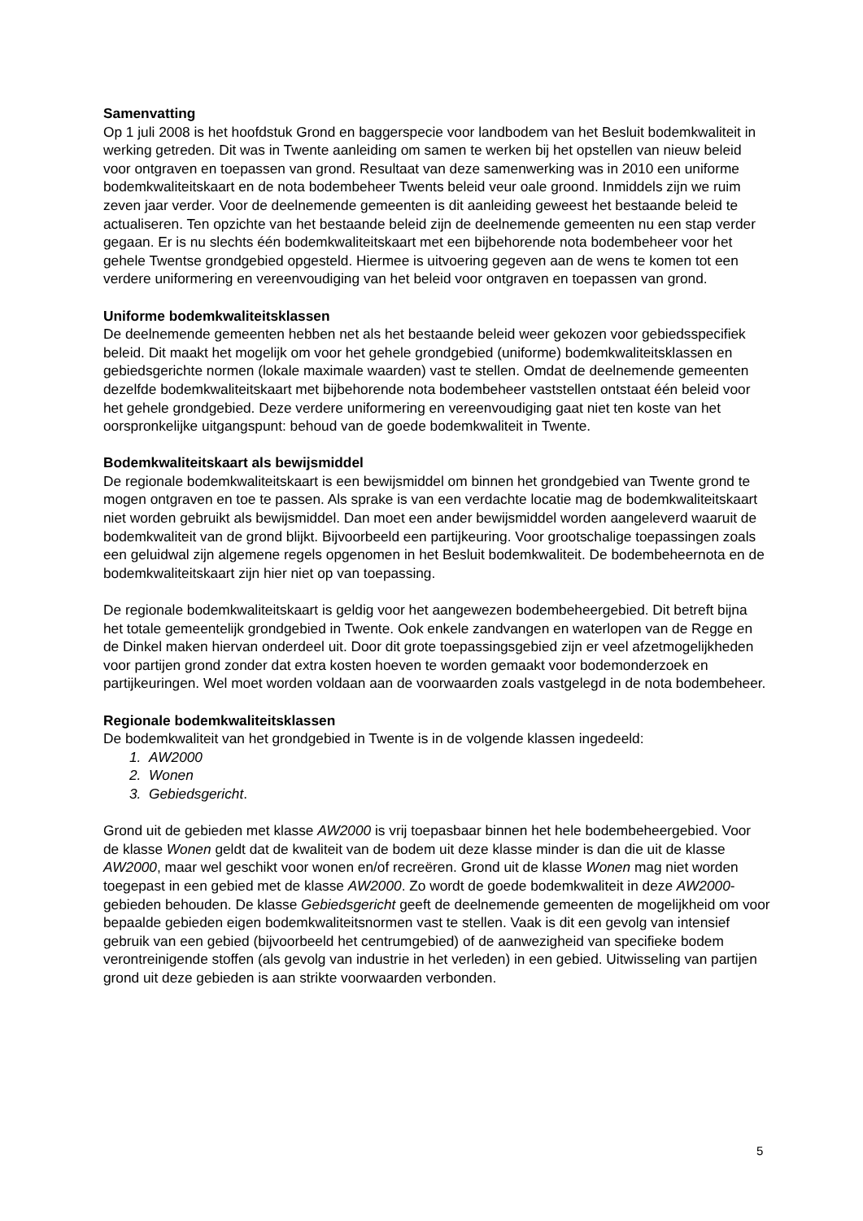Samenvatting
Op 1 juli 2008 is het hoofdstuk Grond en baggerspecie voor landbodem van het Besluit bodemkwaliteit in werking getreden. Dit was in Twente aanleiding om samen te werken bij het opstellen van nieuw beleid voor ontgraven en toepassen van grond. Resultaat van deze samenwerking was in 2010 een uniforme bodemkwaliteitskaart en de nota bodembeheer Twents beleid veur oale groond. Inmiddels zijn we ruim zeven jaar verder. Voor de deelnemende gemeenten is dit aanleiding geweest het bestaande beleid te actualiseren. Ten opzichte van het bestaande beleid zijn de deelnemende gemeenten nu een stap verder gegaan. Er is nu slechts één bodemkwaliteitskaart met een bijbehorende nota bodembeheer voor het gehele Twentse grondgebied opgesteld. Hiermee is uitvoering gegeven aan de wens te komen tot een verdere uniformering en vereenvoudiging van het beleid voor ontgraven en toepassen van grond.
Uniforme bodemkwaliteitsklassen
De deelnemende gemeenten hebben net als het bestaande beleid weer gekozen voor gebiedsspecifiek beleid. Dit maakt het mogelijk om voor het gehele grondgebied (uniforme) bodemkwaliteitsklassen en gebiedsgerichte normen (lokale maximale waarden) vast te stellen. Omdat de deelnemende gemeenten dezelfde bodemkwaliteitskaart met bijbehorende nota bodembeheer vaststellen ontstaat één beleid voor het gehele grondgebied. Deze verdere uniformering en vereenvoudiging gaat niet ten koste van het oorspronkelijke uitgangspunt: behoud van de goede bodemkwaliteit in Twente.
Bodemkwaliteitskaart als bewijsmiddel
De regionale bodemkwaliteitskaart is een bewijsmiddel om binnen het grondgebied van Twente grond te mogen ontgraven en toe te passen. Als sprake is van een verdachte locatie mag de bodemkwaliteitskaart niet worden gebruikt als bewijsmiddel. Dan moet een ander bewijsmiddel worden aangeleverd waaruit de bodemkwaliteit van de grond blijkt. Bijvoorbeeld een partijkeuring. Voor grootschalige toepassingen zoals een geluidwal zijn algemene regels opgenomen in het Besluit bodemkwaliteit. De bodembeheernota en de bodemkwaliteitskaart zijn hier niet op van toepassing.
De regionale bodemkwaliteitskaart is geldig voor het aangewezen bodembeheergebied. Dit betreft bijna het totale gemeentelijk grondgebied in Twente. Ook enkele zandvangen en waterlopen van de Regge en de Dinkel maken hiervan onderdeel uit. Door dit grote toepassingsgebied zijn er veel afzetmogelijkheden voor partijen grond zonder dat extra kosten hoeven te worden gemaakt voor bodemonderzoek en partijkeuringen. Wel moet worden voldaan aan de voorwaarden zoals vastgelegd in de nota bodembeheer.
Regionale bodemkwaliteitsklassen
De bodemkwaliteit van het grondgebied in Twente is in de volgende klassen ingedeeld:
1. AW2000
2. Wonen
3. Gebiedsgericht.
Grond uit de gebieden met klasse AW2000 is vrij toepasbaar binnen het hele bodembeheergebied. Voor de klasse Wonen geldt dat de kwaliteit van de bodem uit deze klasse minder is dan die uit de klasse AW2000, maar wel geschikt voor wonen en/of recreëren. Grond uit de klasse Wonen mag niet worden toegepast in een gebied met de klasse AW2000. Zo wordt de goede bodemkwaliteit in deze AW2000-gebieden behouden. De klasse Gebiedsgericht geeft de deelnemende gemeenten de mogelijkheid om voor bepaalde gebieden eigen bodemkwaliteitsnormen vast te stellen. Vaak is dit een gevolg van intensief gebruik van een gebied (bijvoorbeeld het centrumgebied) of de aanwezigheid van specifieke bodem verontreinigende stoffen (als gevolg van industrie in het verleden) in een gebied. Uitwisseling van partijen grond uit deze gebieden is aan strikte voorwaarden verbonden.
5